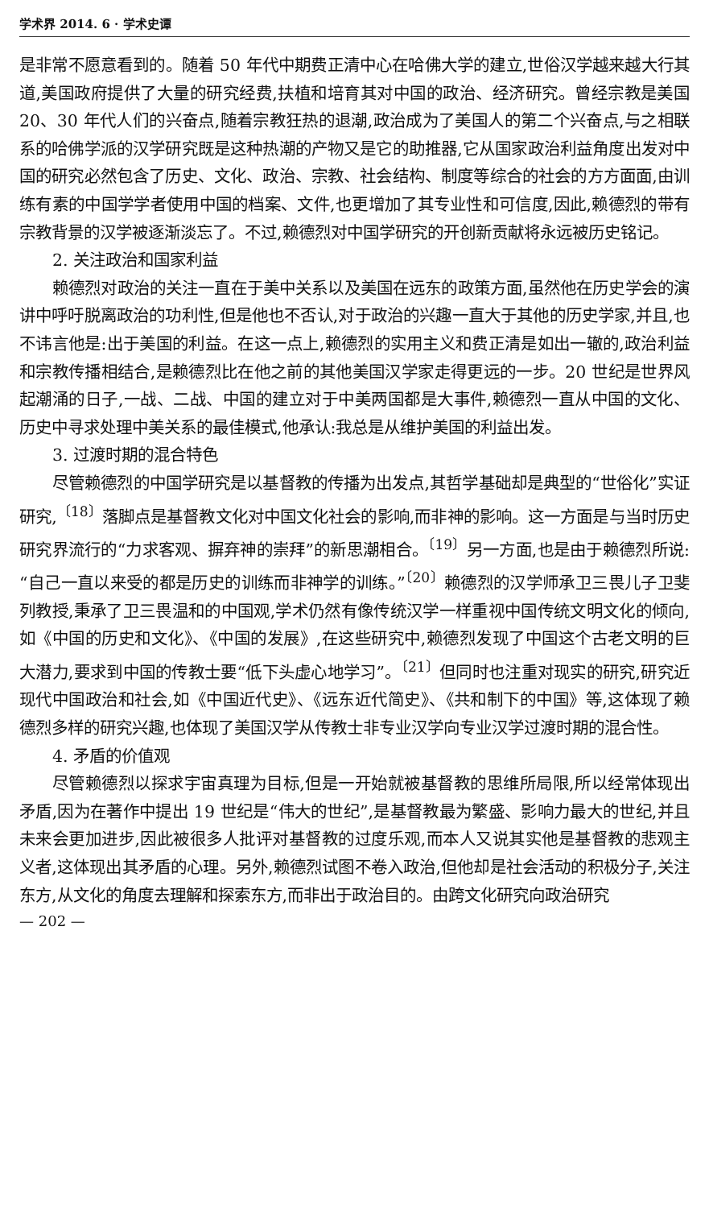学术界 2014. 6 · 学术史谭
是非常不愿意看到的。随着 50 年代中期费正清中心在哈佛大学的建立,世俗汉学越来越大行其道,美国政府提供了大量的研究经费,扶植和培育其对中国的政治、经济研究。曾经宗教是美国 20、30 年代人们的兴奋点,随着宗教狂热的退潮,政治成为了美国人的第二个兴奋点,与之相联系的哈佛学派的汉学研究既是这种热潮的产物又是它的助推器,它从国家政治利益角度出发对中国的研究必然包含了历史、文化、政治、宗教、社会结构、制度等综合的社会的方方面面,由训练有素的中国学学者使用中国的档案、文件,也更增加了其专业性和可信度,因此,赖德烈的带有宗教背景的汉学被逐渐淡忘了。不过,赖德烈对中国学研究的开创新贡献将永远被历史铭记。
2. 关注政治和国家利益
赖德烈对政治的关注一直在于美中关系以及美国在远东的政策方面,虽然他在历史学会的演讲中呼吁脱离政治的功利性,但是他也不否认,对于政治的兴趣一直大于其他的历史学家,并且,也不讳言他是:出于美国的利益。在这一点上,赖德烈的实用主义和费正清是如出一辙的,政治利益和宗教传播相结合,是赖德烈比在他之前的其他美国汉学家走得更远的一步。20 世纪是世界风起潮涌的日子,一战、二战、中国的建立对于中美两国都是大事件,赖德烈一直从中国的文化、历史中寻求处理中美关系的最佳模式,他承认:我总是从维护美国的利益出发。
3. 过渡时期的混合特色
尽管赖德烈的中国学研究是以基督教的传播为出发点,其哲学基础却是典型的“世俗化”实证研究,<sup>〔18〕</sup>落脚点是基督教文化对中国文化社会的影响,而非神的影响。这一方面是与当时历史研究界流行的“力求客观、摒弃神的崇拜”的新思潮相合。<sup>〔19〕</sup>另一方面,也是由于赖德烈所说:“自己一直以来受的都是历史的训练而非神学的训练。”<sup>〔20〕</sup>赖德烈的汉学师承卫三畏儿子卫斐列教授,秉承了卫三畏温和的中国观,学术仍然有像传统汉学一样重视中国传统文明文化的倾向,如《中国的历史和文化》、《中国的发展》,在这些研究中,赖德烈发现了中国这个古老文明的巨大潜力,要求到中国的传教士要“低下头虚心地学习”。<sup>〔21〕</sup>但同时也注重对现实的研究,研究近现代中国政治和社会,如《中国近代史》、《远东近代简史》、《共和制下的中国》等,这体现了赖德烈多样的研究兴趣,也体现了美国汉学从传教士非专业汉学向专业汉学过渡时期的混合性。
4. 矛盾的价值观
尽管赖德烈以探求宇宙真理为目标,但是一开始就被基督教的思维所局限,所以经常体现出矛盾,因为在著作中提出 19 世纪是“伟大的世纪”,是基督教最为繁盛、影响力最大的世纪,并且未来会更加进步,因此被很多人批评对基督教的过度乐观,而本人又说其实他是基督教的悲观主义者,这体现出其矛盾的心理。另外,赖德烈试图不卷入政治,但他却是社会活动的积极分子,关注东方,从文化的角度去理解和探索东方,而非出于政治目的。由跨文化研究向政治研究
— 202 —